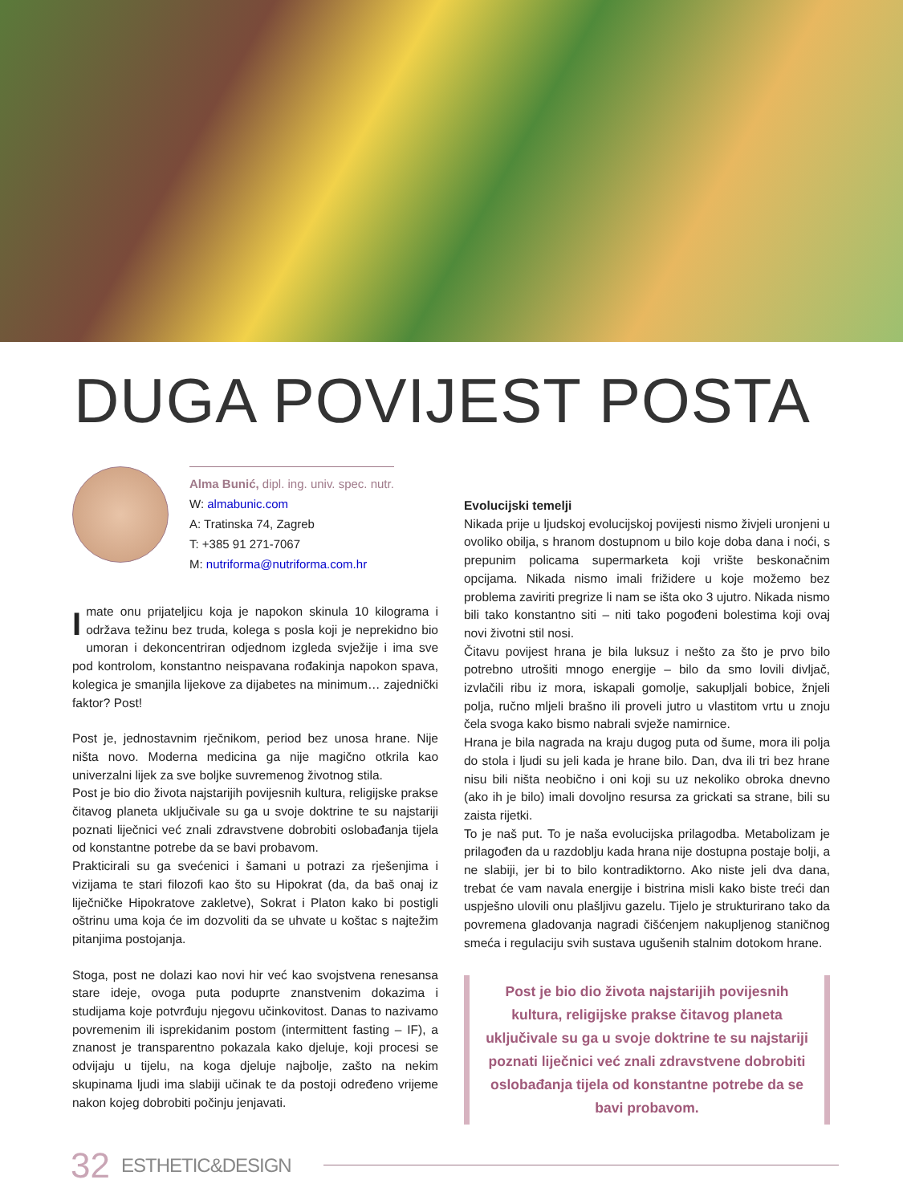DUGA POVIJEST POSTA
Alma Bunić, dipl. ing. univ. spec. nutr.
W: almabunic.com
A: Tratinska 74, Zagreb
T: +385 91 271-7067
M: nutriforma@nutriforma.com.hr
Imate onu prijateljicu koja je napokon skinula 10 kilograma i održava težinu bez truda, kolega s posla koji je neprekidno bio umoran i dekoncentriran odjednom izgleda svježije i ima sve pod kontrolom, konstantno neispavana rođakinja napokon spava, kolegica je smanjila lijekove za dijabetes na minimum… zajednički faktor? Post!
Post je, jednostavnim rječnikom, period bez unosa hrane. Nije ništa novo. Moderna medicina ga nije magično otkrila kao univerzalni lijek za sve boljke suvremenog životnog stila.
Post je bio dio života najstarijih povijesnih kultura, religijske prakse čitavog planeta uključivale su ga u svoje doktrine te su najstariji poznati liječnici već znali zdravstvene dobrobiti oslobađanja tijela od konstantne potrebe da se bavi probavom.
Prakticirali su ga svećenici i šamani u potrazi za rješenjima i vizijama te stari filozofi kao što su Hipokrat (da, da baš onaj iz liječničke Hipokratove zakletve), Sokrat i Platon kako bi postigli oštrinu uma koja će im dozvoliti da se uhvate u koštac s najtežim pitanjima postojanja.
Stoga, post ne dolazi kao novi hir već kao svojstvena renesansa stare ideje, ovoga puta poduprte znanstvenim dokazima i studijama koje potvrđuju njegovu učinkovitost. Danas to nazivamo povremenim ili isprekidanim postom (intermittent fasting – IF), a znanost je transparentno pokazala kako djeluje, koji procesi se odvijaju u tijelu, na koga djeluje najbolje, zašto na nekim skupinama ljudi ima slabiji učinak te da postoji određeno vrijeme nakon kojeg dobrobiti počinju jenjavati.
Evolucijski temelji
Nikada prije u ljudskoj evolucijskoj povijesti nismo živjeli uronjeni u ovoliko obilja, s hranom dostupnom u bilo koje doba dana i noći, s prepunim policama supermarketa koji vrište beskonačnim opcijama. Nikada nismo imali frižidere u koje možemo bez problema zaviriti pregrize li nam se išta oko 3 ujutro. Nikada nismo bili tako konstantno siti – niti tako pogođeni bolestima koji ovaj novi životni stil nosi.
Čitavu povijest hrana je bila luksuz i nešto za što je prvo bilo potrebno utrošiti mnogo energije – bilo da smo lovili divljač, izvlačili ribu iz mora, iskapali gomolje, sakupljali bobice, žnjeli polja, ručno mljeli brašno ili proveli jutro u vlastitom vrtu u znoju čela svoga kako bismo nabrali svježe namirnice.
Hrana je bila nagrada na kraju dugog puta od šume, mora ili polja do stola i ljudi su jeli kada je hrane bilo. Dan, dva ili tri bez hrane nisu bili ništa neobično i oni koji su uz nekoliko obroka dnevno (ako ih je bilo) imali dovoljno resursa za grickati sa strane, bili su zaista rijetki.
To je naš put. To je naša evolucijska prilagodba. Metabolizam je prilagođen da u razdoblju kada hrana nije dostupna postaje bolji, a ne slabiji, jer bi to bilo kontradiktorno. Ako niste jeli dva dana, trebat će vam navala energije i bistrina misli kako biste treći dan uspješno ulovili onu plašljivu gazelu. Tijelo je strukturirano tako da povremena gladovanja nagradi čišćenjem nakupljenog staničnog smeća i regulaciju svih sustava ugušenih stalnim dotokom hrane.
Post je bio dio života najstarijih povijesnih kultura, religijske prakse čitavog planeta uključivale su ga u svoje doktrine te su najstariji poznati liječnici već znali zdravstvene dobrobiti oslobađanja tijela od konstantne potrebe da se bavi probavom.
32 ESTHETIC&DESIGN